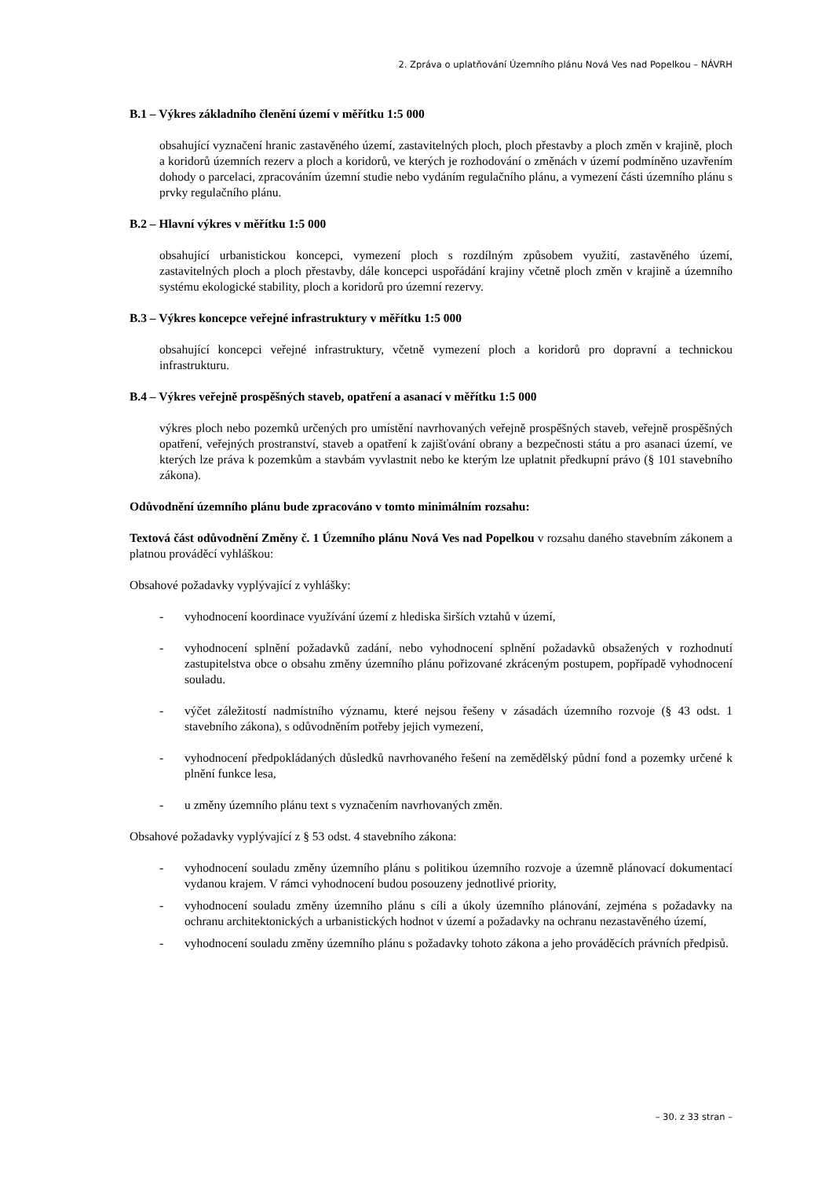2. Zpráva o uplatňování Územního plánu Nová Ves nad Popelkou – NÁVRH
B.1 – Výkres základního členění území v měřítku 1:5 000
obsahující vyznačení hranic zastavěného území, zastavitelných ploch, ploch přestavby a ploch změn v krajině, ploch a koridorů územních rezerv a ploch a koridorů, ve kterých je rozhodování o změnách v území podmíněno uzavřením dohody o parcelaci, zpracováním územní studie nebo vydáním regulačního plánu, a vymezení části územního plánu s prvky regulačního plánu.
B.2 – Hlavní výkres v měřítku 1:5 000
obsahující urbanistickou koncepci, vymezení ploch s rozdílným způsobem využití, zastavěného území, zastavitelných ploch a ploch přestavby, dále koncepci uspořádání krajiny včetně ploch změn v krajině a územního systému ekologické stability, ploch a koridorů pro územní rezervy.
B.3 – Výkres koncepce veřejné infrastruktury v měřítku 1:5 000
obsahující koncepci veřejné infrastruktury, včetně vymezení ploch a koridorů pro dopravní a technickou infrastrukturu.
B.4 – Výkres veřejně prospěšných staveb, opatření a asanací v měřítku 1:5 000
výkres ploch nebo pozemků určených pro umístění navrhovaných veřejně prospěšných staveb, veřejně prospěšných opatření, veřejných prostranství, staveb a opatření k zajišťování obrany a bezpečnosti státu a pro asanaci území, ve kterých lze práva k pozemkům a stavbám vyvlastnit nebo ke kterým lze uplatnit předkupní právo (§ 101 stavebního zákona).
Odůvodnění územního plánu bude zpracováno v tomto minimálním rozsahu:
Textová část odůvodnění Změny č. 1 Územního plánu Nová Ves nad Popelkou v rozsahu daného stavebním zákonem a platnou prováděcí vyhláškou:
Obsahové požadavky vyplývající z vyhlášky:
- vyhodnocení koordinace využívání území z hlediska širších vztahů v území,
- vyhodnocení splnění požadavků zadání, nebo vyhodnocení splnění požadavků obsažených v rozhodnutí zastupitelstva obce o obsahu změny územního plánu pořizované zkráceným postupem, popřípadě vyhodnocení souladu.
- výčet záležitostí nadmístního významu, které nejsou řešeny v zásadách územního rozvoje (§ 43 odst. 1 stavebního zákona), s odůvodněním potřeby jejich vymezení,
- vyhodnocení předpokládaných důsledků navrhovaného řešení na zemědělský půdní fond a pozemky určené k plnění funkce lesa,
- u změny územního plánu text s vyznačením navrhovaných změn.
Obsahové požadavky vyplývající z § 53 odst. 4 stavebního zákona:
- vyhodnocení souladu změny územního plánu s politikou územního rozvoje a územně plánovací dokumentací vydanou krajem. V rámci vyhodnocení budou posouzeny jednotlivé priority,
- vyhodnocení souladu změny územního plánu s cíli a úkoly územního plánování, zejména s požadavky na ochranu architektonických a urbanistických hodnot v území a požadavky na ochranu nezastavěného území,
- vyhodnocení souladu změny územního plánu s požadavky tohoto zákona a jeho prováděcích právních předpisů.
– 30. z 33 stran –